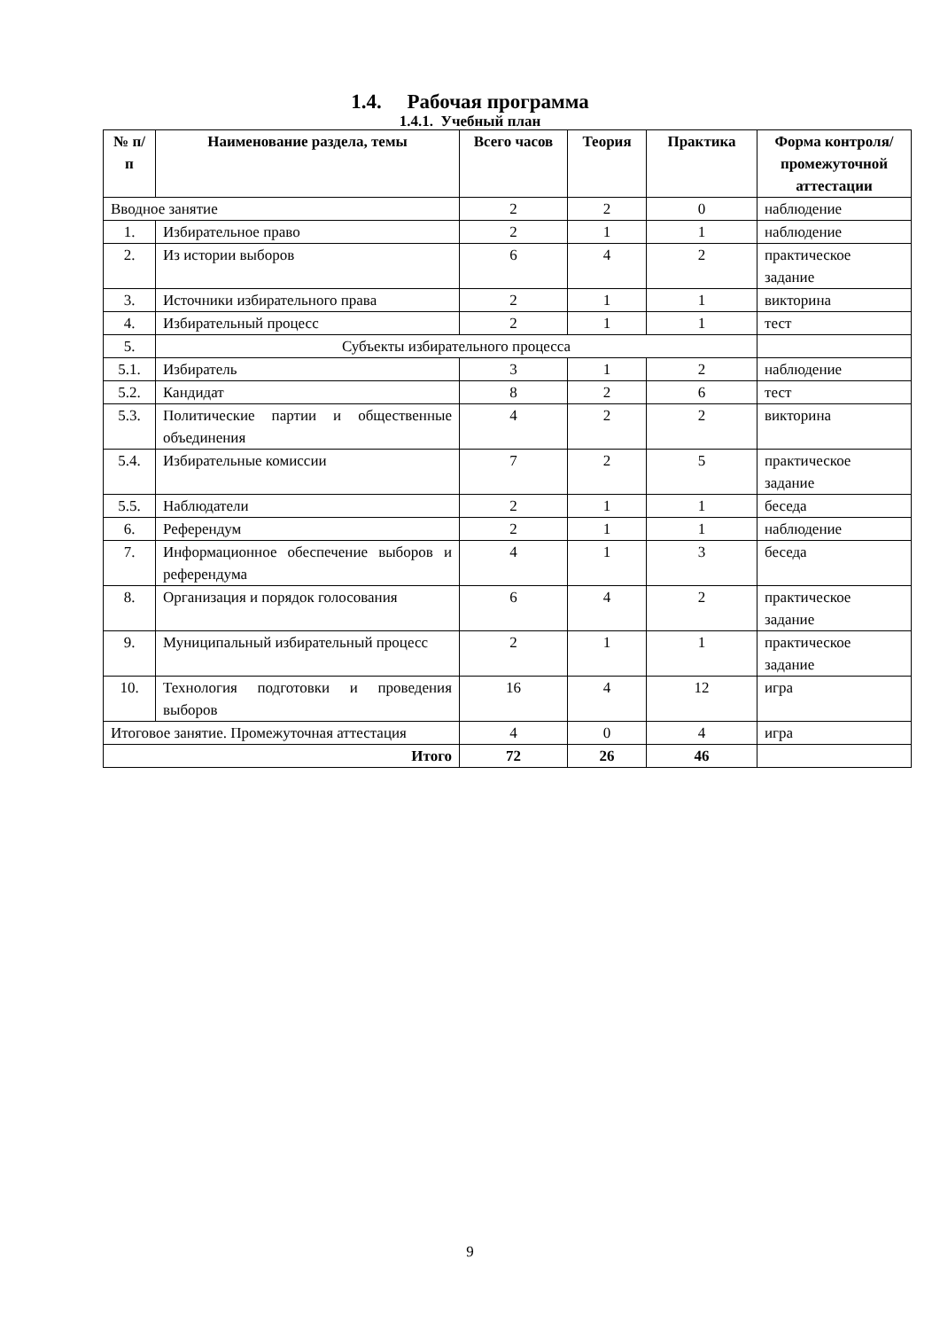1.4. Рабочая программа
1.4.1. Учебный план
| № п/п | Наименование раздела, темы | Всего часов | Теория | Практика | Форма контроля/ промежуточной аттестации |
| --- | --- | --- | --- | --- | --- |
| Вводное занятие | | 2 | 2 | 0 | наблюдение |
| 1. | Избирательное право | 2 | 1 | 1 | наблюдение |
| 2. | Из истории выборов | 6 | 4 | 2 | практическое задание |
| 3. | Источники избирательного права | 2 | 1 | 1 | викторина |
| 4. | Избирательный процесс | 2 | 1 | 1 | тест |
| 5. | Субъекты избирательного процесса | | | | |
| 5.1. | Избиратель | 3 | 1 | 2 | наблюдение |
| 5.2. | Кандидат | 8 | 2 | 6 | тест |
| 5.3. | Политические партии и общественные объединения | 4 | 2 | 2 | викторина |
| 5.4. | Избирательные комиссии | 7 | 2 | 5 | практическое задание |
| 5.5. | Наблюдатели | 2 | 1 | 1 | беседа |
| 6. | Референдум | 2 | 1 | 1 | наблюдение |
| 7. | Информационное обеспечение выборов и референдума | 4 | 1 | 3 | беседа |
| 8. | Организация и порядок голосования | 6 | 4 | 2 | практическое задание |
| 9. | Муниципальный избирательный процесс | 2 | 1 | 1 | практическое задание |
| 10. | Технология подготовки и проведения выборов | 16 | 4 | 12 | игра |
| Итоговое занятие. Промежуточная аттестация | | 4 | 0 | 4 | игра |
| Итого | | 72 | 26 | 46 | |
9